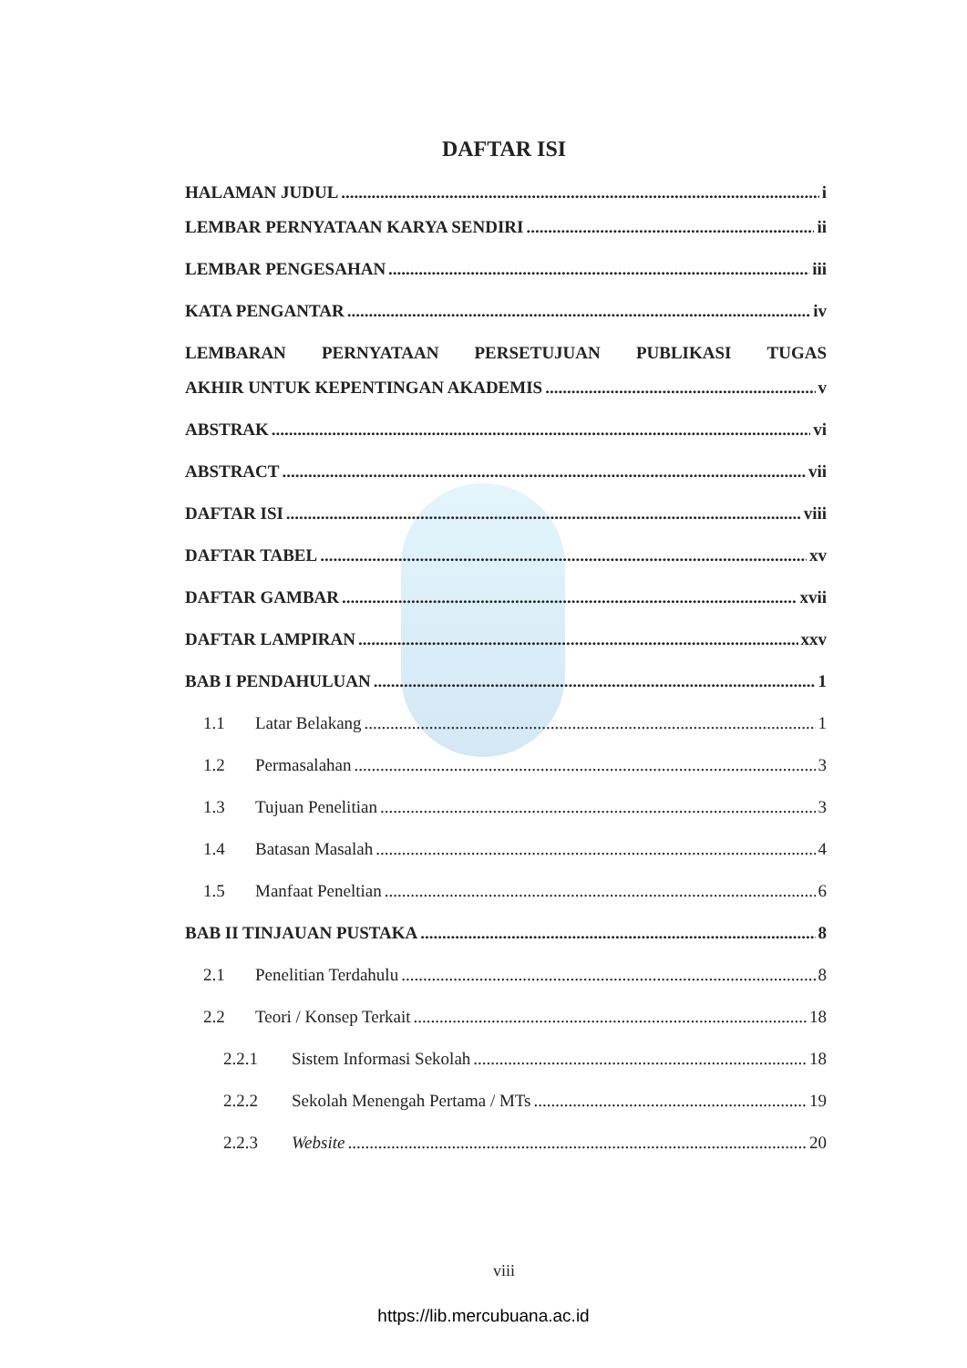DAFTAR ISI
HALAMAN JUDUL i
LEMBAR PERNYATAAN KARYA SENDIRI ii
LEMBAR PENGESAHAN iii
KATA PENGANTAR iv
LEMBARAN PERNYATAAN PERSETUJUAN PUBLIKASI TUGAS
AKHIR UNTUK KEPENTINGAN AKADEMIS v
ABSTRAK vi
ABSTRACT vii
DAFTAR ISI viii
DAFTAR TABEL xv
DAFTAR GAMBAR xvii
DAFTAR LAMPIRAN xxv
BAB I PENDAHULUAN 1
1.1 Latar Belakang 1
1.2 Permasalahan 3
1.3 Tujuan Penelitian 3
1.4 Batasan Masalah 4
1.5 Manfaat Peneltian 6
BAB II TINJAUAN PUSTAKA 8
2.1 Penelitian Terdahulu 8
2.2 Teori / Konsep Terkait 18
2.2.1 Sistem Informasi Sekolah 18
2.2.2 Sekolah Menengah Pertama / MTs 19
2.2.3 Website 20
viii
https://lib.mercubuana.ac.id